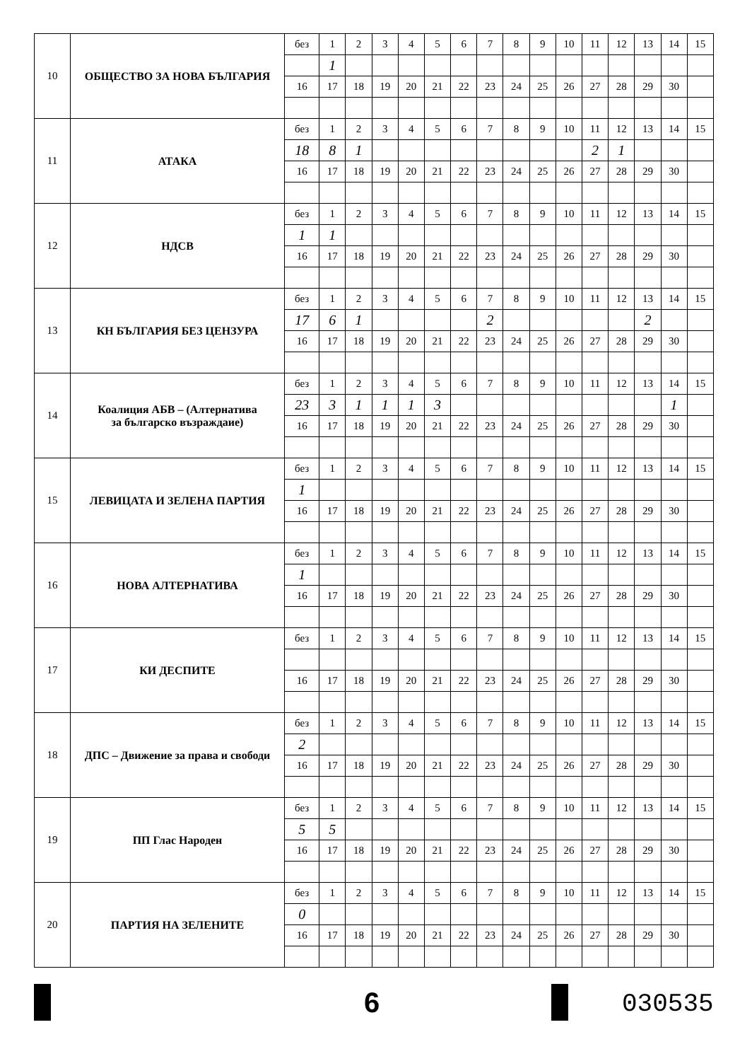| 10 | ОБЩЕСТВО ЗА НОВА БЪЛГАРИЯ | без | 1 | 2 | 3 | 4 | 5 | 6 | 7 | 8 | 9 | 10 | 11 | 12 | 13 | 14 | 15 |
| | | | 1 | | | | | | | | | | | | | | |
| | | 16 | 17 | 18 | 19 | 20 | 21 | 22 | 23 | 24 | 25 | 26 | 27 | 28 | 29 | 30 | |
| 11 | АТАКА | без | 1 | 2 | 3 | 4 | 5 | 6 | 7 | 8 | 9 | 10 | 11 | 12 | 13 | 14 | 15 |
| | | 18 | 8 | 1 | | | | | | | | | 2 | 1 | | | |
| | | 16 | 17 | 18 | 19 | 20 | 21 | 22 | 23 | 24 | 25 | 26 | 27 | 28 | 29 | 30 | |
| 12 | НДСВ | без | 1 | 2 | 3 | 4 | 5 | 6 | 7 | 8 | 9 | 10 | 11 | 12 | 13 | 14 | 15 |
| | | 1 | 1 | | | | | | | | | | | | | | |
| | | 16 | 17 | 18 | 19 | 20 | 21 | 22 | 23 | 24 | 25 | 26 | 27 | 28 | 29 | 30 | |
| 13 | КН БЪЛГАРИЯ БЕЗ ЦЕНЗУРА | без | 1 | 2 | 3 | 4 | 5 | 6 | 7 | 8 | 9 | 10 | 11 | 12 | 13 | 14 | 15 |
| | | 17 | 6 | 1 | | | | | 2 | | | | | | 2 | | |
| | | 16 | 17 | 18 | 19 | 20 | 21 | 22 | 23 | 24 | 25 | 26 | 27 | 28 | 29 | 30 | |
| 14 | Коалиция АБВ – (Алтернатива за българско възраждаие) | без | 1 | 2 | 3 | 4 | 5 | 6 | 7 | 8 | 9 | 10 | 11 | 12 | 13 | 14 | 15 |
| | | 23 | 3 | 1 | 1 | 1 | 3 | | | | | | | | | 1 | |
| | | 16 | 17 | 18 | 19 | 20 | 21 | 22 | 23 | 24 | 25 | 26 | 27 | 28 | 29 | 30 | |
| 15 | ЛЕВИЦАТА И ЗЕЛЕНА ПАРТИЯ | без | 1 | 2 | 3 | 4 | 5 | 6 | 7 | 8 | 9 | 10 | 11 | 12 | 13 | 14 | 15 |
| | | 1 | | | | | | | | | | | | | | | |
| | | 16 | 17 | 18 | 19 | 20 | 21 | 22 | 23 | 24 | 25 | 26 | 27 | 28 | 29 | 30 | |
| 16 | НОВА АЛТЕРНАТИВА | без | 1 | 2 | 3 | 4 | 5 | 6 | 7 | 8 | 9 | 10 | 11 | 12 | 13 | 14 | 15 |
| | | 1 | | | | | | | | | | | | | | | |
| | | 16 | 17 | 18 | 19 | 20 | 21 | 22 | 23 | 24 | 25 | 26 | 27 | 28 | 29 | 30 | |
| 17 | КИ ДЕСПИТЕ | без | 1 | 2 | 3 | 4 | 5 | 6 | 7 | 8 | 9 | 10 | 11 | 12 | 13 | 14 | 15 |
| | | 16 | 17 | 18 | 19 | 20 | 21 | 22 | 23 | 24 | 25 | 26 | 27 | 28 | 29 | 30 | |
| 18 | ДПС – Движение за права и свободи | без | 1 | 2 | 3 | 4 | 5 | 6 | 7 | 8 | 9 | 10 | 11 | 12 | 13 | 14 | 15 |
| | | 2 | | | | | | | | | | | | | | | |
| | | 16 | 17 | 18 | 19 | 20 | 21 | 22 | 23 | 24 | 25 | 26 | 27 | 28 | 29 | 30 | |
| 19 | ПП Глас Народен | без | 1 | 2 | 3 | 4 | 5 | 6 | 7 | 8 | 9 | 10 | 11 | 12 | 13 | 14 | 15 |
| | | 5 | 5 | | | | | | | | | | | | | | |
| | | 16 | 17 | 18 | 19 | 20 | 21 | 22 | 23 | 24 | 25 | 26 | 27 | 28 | 29 | 30 | |
| 20 | ПАРТИЯ НА ЗЕЛЕНИТЕ | без | 1 | 2 | 3 | 4 | 5 | 6 | 7 | 8 | 9 | 10 | 11 | 12 | 13 | 14 | 15 |
| | | 0 | | | | | | | | | | | | | | | |
| | | 16 | 17 | 18 | 19 | 20 | 21 | 22 | 23 | 24 | 25 | 26 | 27 | 28 | 29 | 30 | |
6 030535